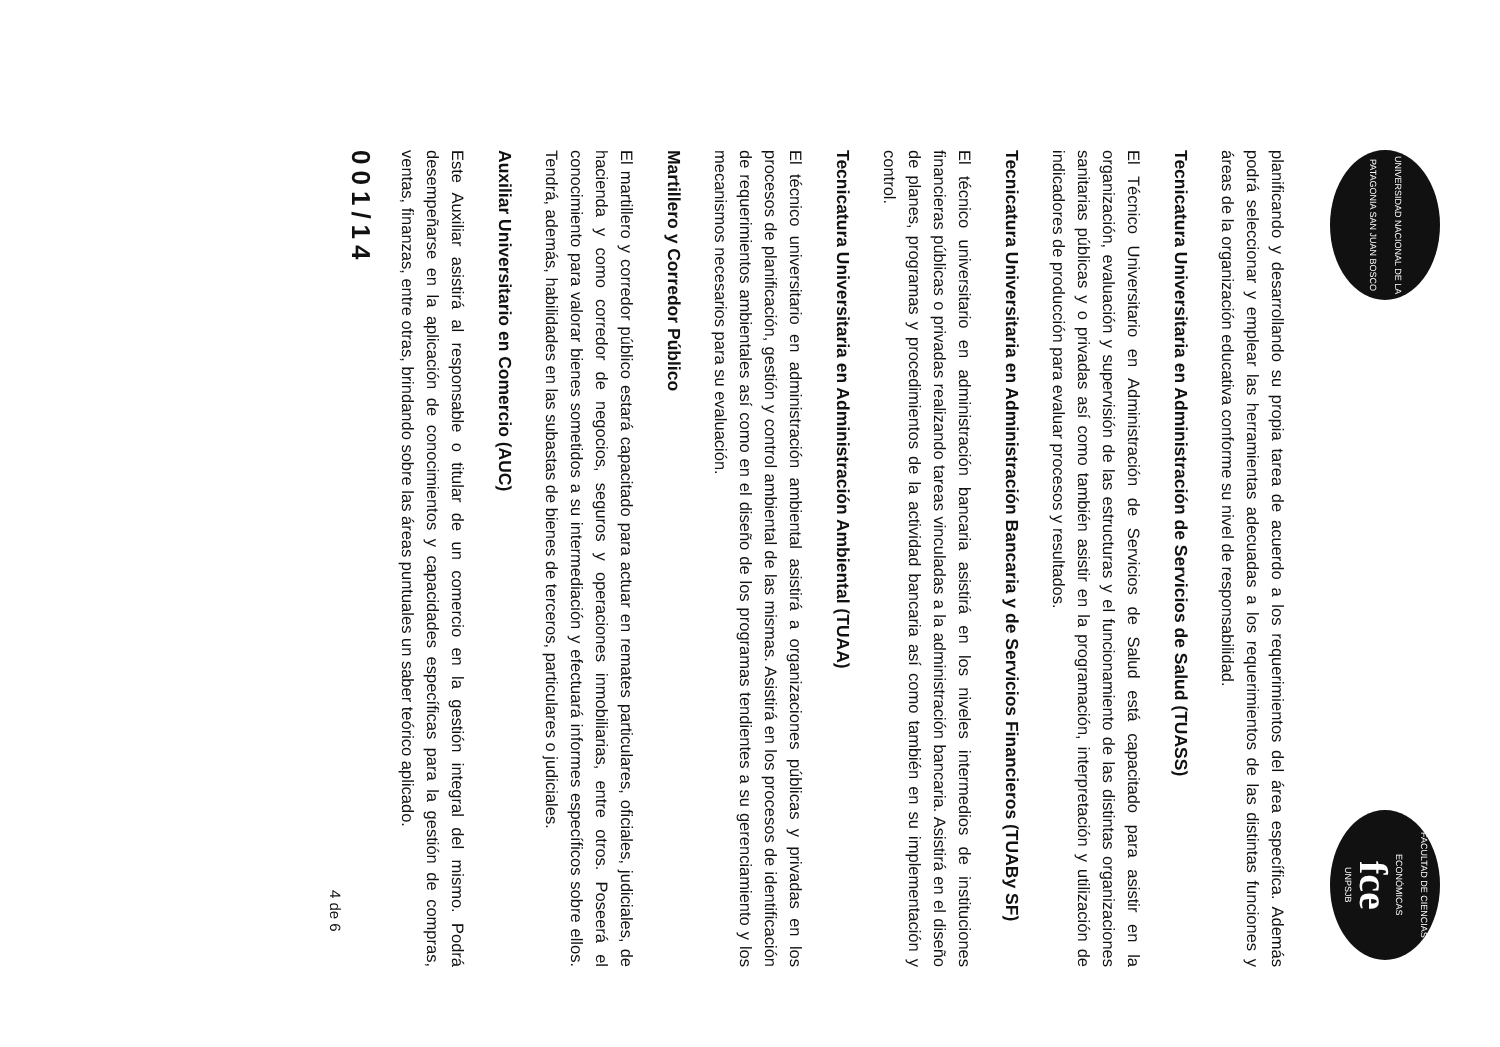UNIVERSIDAD NACIONAL DE LA PATAGONIA SAN JUAN BOSCO
FACULTAD DE CIENCIAS ECONÓMICAS
fce
UNPSJB
planificando y desarrollando su propia tarea de acuerdo a los requerimientos del área específica. Además podrá seleccionar y emplear las herramientas adecuadas a los requerimientos de las distintas funciones y áreas de la organización educativa conforme su nivel de responsabilidad.
Tecnicatura Universitaria en Administración de Servicios de Salud (TUASS)
El Técnico Universitario en Administración de Servicios de Salud está capacitado para asistir en la organización, evaluación y supervisión de las estructuras y el funcionamiento de las distintas organizaciones sanitarias públicas y o privadas así como también asistir en la programación, interpretación y utilización de indicadores de producción para evaluar procesos y resultados.
Tecnicatura Universitaria en Administración Bancaria y de Servicios Financieros (TUABy SF)
El técnico universitario en administración bancaria asistirá en los niveles intermedios de instituciones financieras públicas o privadas realizando tareas vinculadas a la administración bancaria. Asistirá en el diseño de planes, programas y procedimientos de la actividad bancaria así como también en su implementación y control.
Tecnicatura Universitaria en Administración Ambiental (TUAA)
El técnico universitario en administración ambiental asistirá a organizaciones públicas y privadas en los procesos de planificación, gestión y control ambiental de las mismas. Asistirá en los procesos de identificación de requerimientos ambientales así como en el diseño de los programas tendientes a su gerenciamiento y los mecanismos necesarios para su evaluación.
Martillero y Corredor Público
El martillero y corredor público estará capacitado para actuar en remates particulares, oficiales, judiciales, de hacienda y como corredor de negocios, seguros y operaciones inmobiliarias, entre otros. Poseerá el conocimiento para valorar bienes sometidos a su intermediación y efectuará informes específicos sobre ellos. Tendrá, además, habilidades en las subastas de bienes de terceros, particulares o judiciales.
Auxiliar Universitario en Comercio (AUC)
Este Auxiliar asistirá al responsable o titular de un comercio en la gestión integral del mismo. Podrá desempeñarse en la aplicación de conocimientos y capacidades específicas para la gestión de compras, ventas, finanzas, entre otras, brindando sobre las áreas puntuales un saber teórico aplicado.
001/14
4 de 6